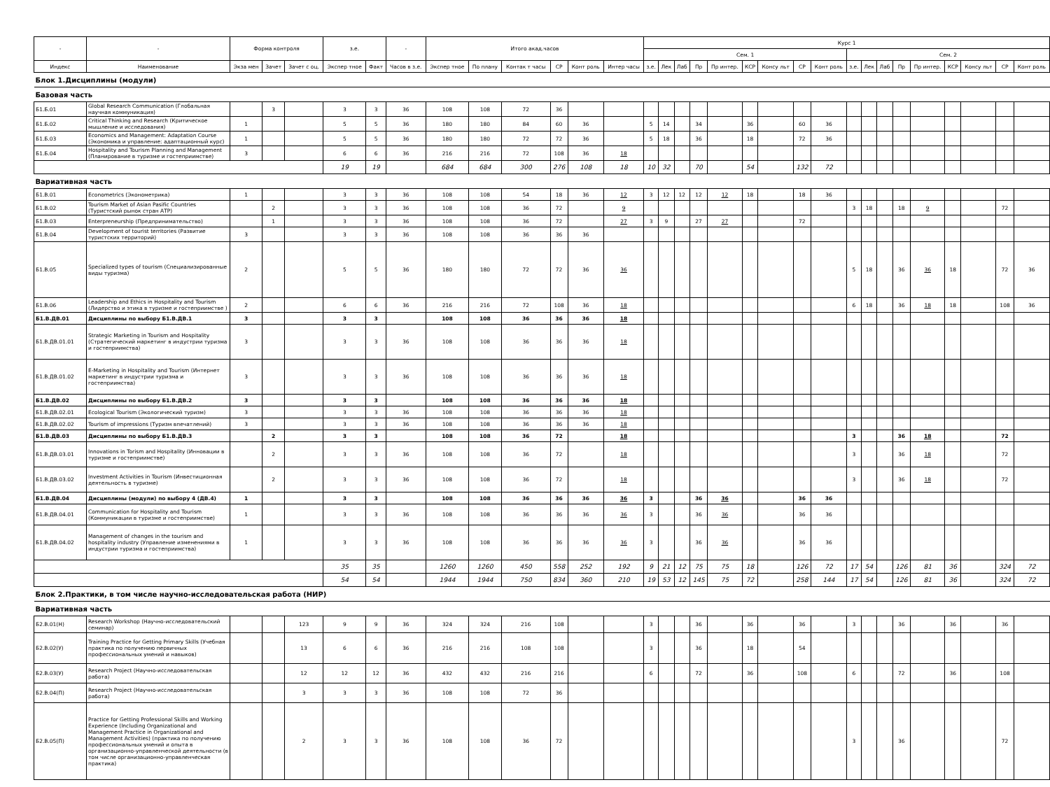| - | - | Форма контроля | | | з.е. | | - | Итого акад.часов | | | | | | Курс 1 | | | | | | | | | | | | | | | | | |
| --- | --- | --- | --- | --- | --- | --- | --- | --- | --- | --- | --- | --- | --- | --- | --- | --- | --- | --- | --- | --- | --- | --- | --- | --- | --- | --- | --- | --- | --- | --- | --- |
| | | | | | | | | | | | | | | Сем. 1 | | | | | | | | | Сем. 2 | | | | | | | | |
| Индекс | Наименование | Экза мен | Зачет | Зачет с оц. | Экспер тное | Факт | Часов в з.е. | Экспер тное | По плану | Контак т часы | СР | Конт роль | Интер часы | з.е. | Лек | Лаб | Пр | Пр интер. | КСР | Консу льт | СР | Конт роль | з.е. | Лек | Лаб | Пр | Пр интер. | КСР | Консу льт | СР | Конт роль |
| Блок 1.Дисциплины (модули) | | | | | | | | | | | | | | | | | | | | | | | | | | | | | | | |
| Базовая часть | | | | | | | | | | | | | | | | | | | | | | | | | | | | | | | |
| Б1.Б.01 | Global Research Communication (Глобальная научная коммуникация) | | 3 | | 3 | 3 | 36 | 108 | 108 | 72 | 36 | | | | | | | | | | | | | | | | | | | | |
| Б1.Б.02 | Critical Thinking and Research (Критическое мышление и исследования) | 1 | | | 5 | 5 | 36 | 180 | 180 | 84 | 60 | 36 | | 5 | 14 | | 34 | | 36 | | 60 | 36 | | | | | | | | | |
| Б1.Б.03 | Economics and Management: Adaptation Course (Экономика и управление: адаптационный курс) | 1 | | | 5 | 5 | 36 | 180 | 180 | 72 | 72 | 36 | | 5 | 18 | | 36 | | 18 | | 72 | 36 | | | | | | | | | |
| Б1.Б.04 | Hospitality and Tourism Planning and Management (Планирование в туризме и гостеприимстве) | 3 | | | 6 | 6 | 36 | 216 | 216 | 72 | 108 | 36 | 18 | | | | | | | | | | | | | | | | | | |
| | | | | | 19 | 19 | | 684 | 684 | 300 | 276 | 108 | 18 | 10 | 32 | | 70 | | 54 | | 132 | 72 | | | | | | | | | |
| Вариативная часть | | | | | | | | | | | | | | | | | | | | | | | | | | | | | | | |
| Б1.В.01 | Econometrics (Эконометрика) | 1 | | | 3 | 3 | 36 | 108 | 108 | 54 | 18 | 36 | 12 | 3 | 12 | 12 | 12 | 12 | 18 | | 18 | 36 | | | | | | | | | |
| Б1.В.02 | Tourism Market of Asian Pasific Countries (Туристский рынок стран АТР) | | 2 | | 3 | 3 | 36 | 108 | 108 | 36 | 72 | | 9 | | | | | | | | | | 3 | 18 | | 18 | 9 | | | 72 | |
| Б1.В.03 | Enterpreneurship (Предпринимательство) | | 1 | | 3 | 3 | 36 | 108 | 108 | 36 | 72 | | 27 | 3 | 9 | | 27 | 27 | | | 72 | | | | | | | | | | |
| Б1.В.04 | Development of tourist territories (Развитие туристских территорий) | 3 | | | 3 | 3 | 36 | 108 | 108 | 36 | 36 | 36 | | | | | | | | | | | | | | | | | | | |
| Б1.В.05 | Specialized types of tourism (Специализированные виды туризма) | 2 | | | 5 | 5 | 36 | 180 | 180 | 72 | 72 | 36 | 36 | | | | | | | | | | 5 | 18 | | 36 | 36 | 18 | | 72 | 36 |
| Б1.В.06 | Leadership and Ethics in Hospitality and Tourism (Лидерство и этика в туризме и гостеприимстве ) | 2 | | | 6 | 6 | 36 | 216 | 216 | 72 | 108 | 36 | 18 | | | | | | | | | | 6 | 18 | | 36 | 18 | 18 | | 108 | 36 |
| Б1.В.ДВ.01 | Дисциплины по выбору Б1.В.ДВ.1 | 3 | | | 3 | 3 | | 108 | 108 | 36 | 36 | 36 | 18 | | | | | | | | | | | | | | | | | | |
| Б1.В.ДВ.01.01 | Strategic Marketing in Tourism and Hospitality (Стратегический маркетинг в индустрии туризма и гостеприимства) | 3 | | | 3 | 3 | 36 | 108 | 108 | 36 | 36 | 36 | 18 | | | | | | | | | | | | | | | | | | |
| Б1.В.ДВ.01.02 | E-Marketing in Hospitality and Tourism (Интернет маркетинг в индустрии туризма и гостеприимства) | 3 | | | 3 | 3 | 36 | 108 | 108 | 36 | 36 | 36 | 18 | | | | | | | | | | | | | | | | | | |
| Б1.В.ДВ.02 | Дисциплины по выбору Б1.В.ДВ.2 | 3 | | | 3 | 3 | | 108 | 108 | 36 | 36 | 36 | 18 | | | | | | | | | | | | | | | | | | |
| Б1.В.ДВ.02.01 | Ecological Tourism (Экологический туризм) | 3 | | | 3 | 3 | 36 | 108 | 108 | 36 | 36 | 36 | 18 | | | | | | | | | | | | | | | | | | |
| Б1.В.ДВ.02.02 | Tourism of impressions (Туризм впечатлений) | 3 | | | 3 | 3 | 36 | 108 | 108 | 36 | 36 | 36 | 18 | | | | | | | | | | | | | | | | | | |
| Б1.В.ДВ.03 | Дисциплины по выбору Б1.В.ДВ.3 | | 2 | | 3 | 3 | | 108 | 108 | 36 | 72 | | 18 | | | | | | | | | | 3 | | | 36 | 18 | | | 72 | |
| Б1.В.ДВ.03.01 | Innovations in Torism and Hospitality (Инновации в туризме и гостеприимстве) | | 2 | | 3 | 3 | 36 | 108 | 108 | 36 | 72 | | 18 | | | | | | | | | | 3 | | | 36 | 18 | | | 72 | |
| Б1.В.ДВ.03.02 | Investment Activities in Tourism (Инвестиционная деятельность в туризме) | | 2 | | 3 | 3 | 36 | 108 | 108 | 36 | 72 | | 18 | | | | | | | | | | 3 | | | 36 | 18 | | | 72 | |
| Б1.В.ДВ.04 | Дисциплины (модули) по выбору 4 (ДВ.4) | 1 | | | 3 | 3 | | 108 | 108 | 36 | 36 | 36 | 36 | 3 | | | 36 | 36 | | | 36 | 36 | | | | | | | | | |
| Б1.В.ДВ.04.01 | Communication for Hospitality and Tourism (Коммуникации в туризме и гостеприимстве) | 1 | | | 3 | 3 | 36 | 108 | 108 | 36 | 36 | 36 | 36 | 3 | | | 36 | 36 | | | 36 | 36 | | | | | | | | | |
| Б1.В.ДВ.04.02 | Management of changes in the tourism and hospitality industry (Управление изменениями в индустрии туризма и гостеприимства) | 1 | | | 3 | 3 | 36 | 108 | 108 | 36 | 36 | 36 | 36 | 3 | | | 36 | 36 | | | 36 | 36 | | | | | | | | | |
| | | | | | 35 | 35 | | 1260 | 1260 | 450 | 558 | 252 | 192 | 9 | 21 | 12 | 75 | 75 | 18 | | 126 | 72 | 17 | 54 | | 126 | 81 | 36 | | 324 | 72 |
| | | | | | 54 | 54 | | 1944 | 1944 | 750 | 834 | 360 | 210 | 19 | 53 | 12 | 145 | 75 | 72 | | 258 | 144 | 17 | 54 | | 126 | 81 | 36 | | 324 | 72 |
| Блок 2.Практики, в том числе научно-исследовательская работа (НИР) | | | | | | | | | | | | | | | | | | | | | | | | | | | | | | | |
| Вариативная часть | | | | | | | | | | | | | | | | | | | | | | | | | | | | | | | |
| Б2.В.01(Н) | Research Workshop (Научно-исследовательский семинар) | | | 123 | 9 | 9 | 36 | 324 | 324 | 216 | 108 | | | 3 | | | 36 | | 36 | | 36 | | 3 | | | 36 | | 36 | | 36 | |
| Б2.В.02(У) | Training Practice for Getting Primary Skills (Учебная практика по получению первичных профессиональных умений и навыков) | | | 13 | 6 | 6 | 36 | 216 | 216 | 108 | 108 | | | 3 | | | 36 | | 18 | | 54 | | | | | | | | | | |
| Б2.В.03(У) | Research Project (Научно-исследовательская работа) | | | 12 | 12 | 12 | 36 | 432 | 432 | 216 | 216 | | | 6 | | | 72 | | 36 | | 108 | | 6 | | | 72 | | 36 | | 108 | |
| Б2.В.04(П) | Research Project (Научно-исследовательская работа) | | | 3 | 3 | 3 | 36 | 108 | 108 | 72 | 36 | | | | | | | | | | | | | | | | | | | | |
| Б2.В.05(П) | Practice for Getting Professional Skills and Working Experience (Including Organizational and Management Practice in Organizational and Management Activities) (практика по получению профессиональных умений и опыта в организационно-управленческой деятельности (в том числе организационно-управленческая практика) | | | 2 | 3 | 3 | 36 | 108 | 108 | 36 | 72 | | | | | | | | | | | | 3 | | | 36 | | | | 72 | |